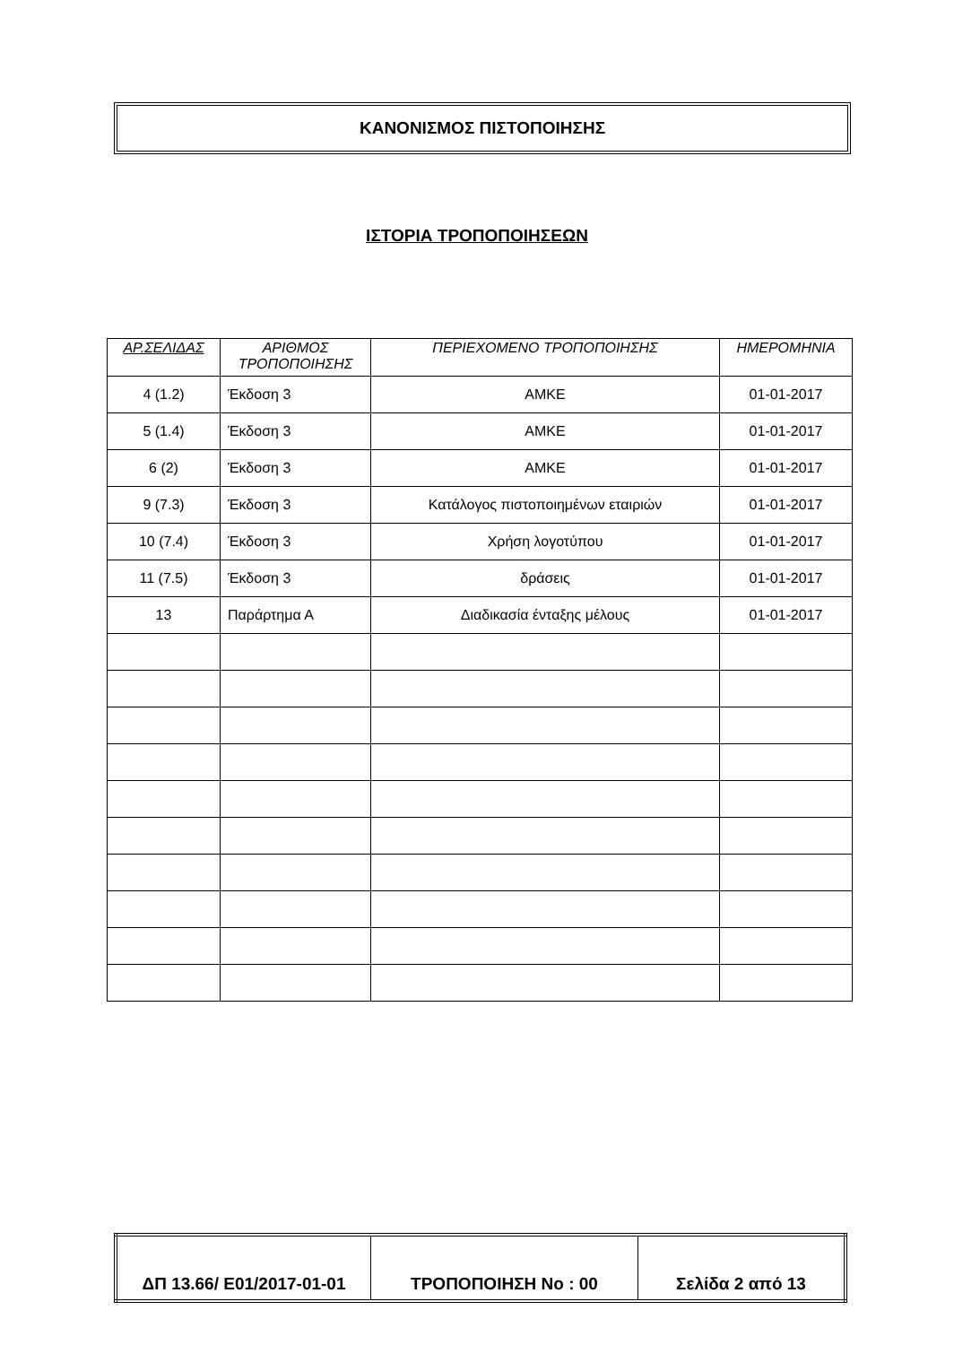ΚΑΝΟΝΙΣΜΟΣ ΠΙΣΤΟΠΟΙΗΣΗΣ
ΙΣΤΟΡΙΑ ΤΡΟΠΟΠΟΙΗΣΕΩΝ
| ΑΡ.ΣΕΛΙΔΑΣ | ΑΡΙΘΜΟΣ ΤΡΟΠΟΠΟΙΗΣΗΣ | ΠΕΡΙΕΧΟΜΕΝΟ ΤΡΟΠΟΠΟΙΗΣΗΣ | ΗΜΕΡΟΜΗΝΙΑ |
| --- | --- | --- | --- |
| 4 (1.2) | Έκδοση 3 | ΑΜΚΕ | 01-01-2017 |
| 5 (1.4) | Έκδοση 3 | ΑΜΚΕ | 01-01-2017 |
| 6 (2) | Έκδοση 3 | ΑΜΚΕ | 01-01-2017 |
| 9 (7.3) | Έκδοση 3 | Κατάλογος πιστοποιημένων εταιριών | 01-01-2017 |
| 10 (7.4) | Έκδοση 3 | Χρήση λογοτύπου | 01-01-2017 |
| 11 (7.5) | Έκδοση 3 | δράσεις | 01-01-2017 |
| 13 | Παράρτημα Α | Διαδικασία ένταξης μέλους | 01-01-2017 |
| ΔΠ 13.66/ Ε01/2017-01-01 | ΤΡΟΠΟΠΟΙΗΣΗ Νο : 00 | Σελίδα 2 από 13 |